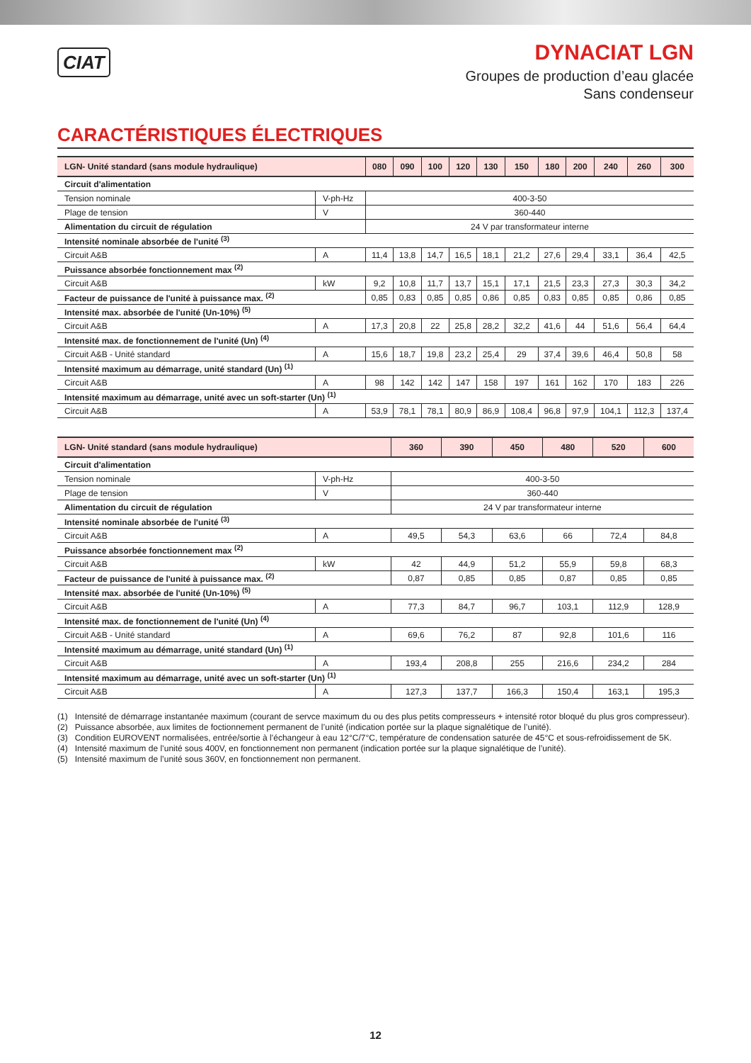CIAT
DYNACIAT LGN
Groupes de production d’eau glacée
Sans condenseur
CARACTÉRISTIQUES ÉLECTRIQUES
| LGN- Unité standard (sans module hydraulique) | | 080 | 090 | 100 | 120 | 130 | 150 | 180 | 200 | 240 | 260 | 300 |
| --- | --- | --- | --- | --- | --- | --- | --- | --- | --- | --- | --- | --- |
| Circuit d'alimentation | | | | | | | | | | | | |
| Tension nominale | V-ph-Hz | 400-3-50 | | | | | | | | | | |
| Plage de tension | V | 360-440 | | | | | | | | | | |
| Alimentation du circuit de régulation | | 24 V par transformateur interne | | | | | | | | | | |
| Intensité nominale absorbée de l'unité <sup>(3)</sup> | | | | | | | | | | | | |
| Circuit A&B | A | 11,4 | 13,8 | 14,7 | 16,5 | 18,1 | 21,2 | 27,6 | 29,4 | 33,1 | 36,4 | 42,5 |
| Puissance absorbée fonctionnement max <sup>(2)</sup> | | | | | | | | | | | | |
| Circuit A&B | kW | 9,2 | 10,8 | 11,7 | 13,7 | 15,1 | 17,1 | 21,5 | 23,3 | 27,3 | 30,3 | 34,2 |
| Facteur de puissance de l'unité à puissance max. <sup>(2)</sup> | | 0,85 | 0,83 | 0,85 | 0,85 | 0,86 | 0,85 | 0,83 | 0,85 | 0,85 | 0,86 | 0,85 |
| Intensité max. absorbée de l'unité (Un-10%) <sup>(5)</sup> | | | | | | | | | | | | |
| Circuit A&B | A | 17,3 | 20,8 | 22 | 25,8 | 28,2 | 32,2 | 41,6 | 44 | 51,6 | 56,4 | 64,4 |
| Intensité max. de fonctionnement de l'unité (Un) <sup>(4)</sup> | | | | | | | | | | | | |
| Circuit A&B - Unité standard | A | 15,6 | 18,7 | 19,8 | 23,2 | 25,4 | 29 | 37,4 | 39,6 | 46,4 | 50,8 | 58 |
| Intensité maximum au démarrage, unité standard (Un) <sup>(1)</sup> | | | | | | | | | | | | |
| Circuit A&B | A | 98 | 142 | 142 | 147 | 158 | 197 | 161 | 162 | 170 | 183 | 226 |
| Intensité maximum au démarrage, unité avec un soft-starter (Un) <sup>(1)</sup> | | | | | | | | | | | | |
| Circuit A&B | A | 53,9 | 78,1 | 78,1 | 80,9 | 86,9 | 108,4 | 96,8 | 97,9 | 104,1 | 112,3 | 137,4 |
| LGN- Unité standard (sans module hydraulique) | | 360 | 390 | 450 | 480 | 520 | 600 |
| --- | --- | --- | --- | --- | --- | --- | --- |
| Circuit d'alimentation | | | | | | | |
| Tension nominale | V-ph-Hz | 400-3-50 | | | | | |
| Plage de tension | V | 360-440 | | | | | |
| Alimentation du circuit de régulation | | 24 V par transformateur interne | | | | | |
| Intensité nominale absorbée de l'unité <sup>(3)</sup> | | | | | | | |
| Circuit A&B | A | 49,5 | 54,3 | 63,6 | 66 | 72,4 | 84,8 |
| Puissance absorbée fonctionnement max <sup>(2)</sup> | | | | | | | |
| Circuit A&B | kW | 42 | 44,9 | 51,2 | 55,9 | 59,8 | 68,3 |
| Facteur de puissance de l'unité à puissance max. <sup>(2)</sup> | | 0,87 | 0,85 | 0,85 | 0,87 | 0,85 | 0,85 |
| Intensité max. absorbée de l'unité (Un-10%) <sup>(5)</sup> | | | | | | | |
| Circuit A&B | A | 77,3 | 84,7 | 96,7 | 103,1 | 112,9 | 128,9 |
| Intensité max. de fonctionnement de l'unité (Un) <sup>(4)</sup> | | | | | | | |
| Circuit A&B - Unité standard | A | 69,6 | 76,2 | 87 | 92,8 | 101,6 | 116 |
| Intensité maximum au démarrage, unité standard (Un) <sup>(1)</sup> | | | | | | | |
| Circuit A&B | A | 193,4 | 208,8 | 255 | 216,6 | 234,2 | 284 |
| Intensité maximum au démarrage, unité avec un soft-starter (Un) <sup>(1)</sup> | | | | | | | |
| Circuit A&B | A | 127,3 | 137,7 | 166,3 | 150,4 | 163,1 | 195,3 |
(1) Intensité de démarrage instantanée maximum (courant de servce maximum du ou des plus petits compresseurs + intensité rotor bloqué du plus gros compresseur).
(2) Puissance absorbée, aux limites de foctionnement permanent de l’unité (indication portée sur la plaque signalétique de l’unité).
(3) Condition EUROVENT normalisées, entrée/sortie à l’échangeur à eau 12°C/7°C, température de condensation saturée de 45°C et sous-refroidissement de 5K.
(4) Intensité maximum de l’unité sous 400V, en fonctionnement non permanent (indication portée sur la plaque signalétique de l’unité).
(5) Intensité maximum de l’unité sous 360V, en fonctionnement non permanent.
12